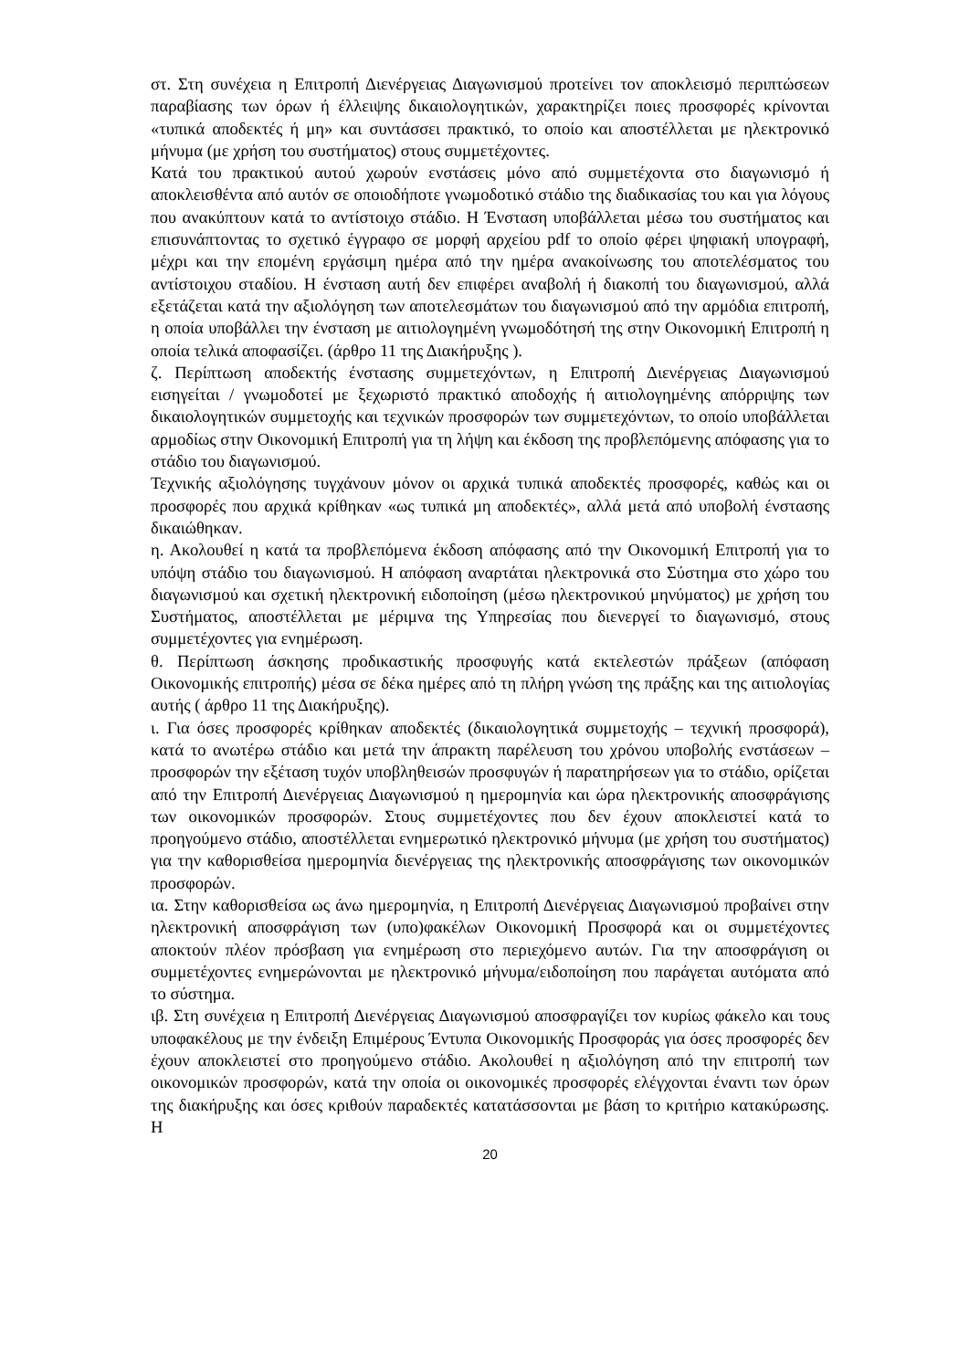στ. Στη συνέχεια η Επιτροπή Διενέργειας Διαγωνισμού προτείνει τον αποκλεισμό περιπτώσεων παραβίασης των όρων ή έλλειψης δικαιολογητικών, χαρακτηρίζει ποιες προσφορές κρίνονται «τυπικά αποδεκτές ή μη» και συντάσσει πρακτικό, το οποίο και αποστέλλεται με ηλεκτρονικό μήνυμα (με χρήση του συστήματος) στους συμμετέχοντες.
Κατά του πρακτικού αυτού χωρούν ενστάσεις μόνο από συμμετέχοντα στο διαγωνισμό ή αποκλεισθέντα από αυτόν σε οποιοδήποτε γνωμοδοτικό στάδιο της διαδικασίας του και για λόγους που ανακύπτουν κατά το αντίστοιχο στάδιο. Η Ένσταση υποβάλλεται μέσω του συστήματος και επισυνάπτοντας το σχετικό έγγραφο σε μορφή αρχείου pdf το οποίο φέρει ψηφιακή υπογραφή, μέχρι και την επομένη εργάσιμη ημέρα από την ημέρα ανακοίνωσης του αποτελέσματος του αντίστοιχου σταδίου. Η ένσταση αυτή δεν επιφέρει αναβολή ή διακοπή του διαγωνισμού, αλλά εξετάζεται κατά την αξιολόγηση των αποτελεσμάτων του διαγωνισμού από την αρμόδια επιτροπή, η οποία υποβάλλει την ένσταση με αιτιολογημένη γνωμοδότησή της στην Οικονομική Επιτροπή η οποία τελικά αποφασίζει. (άρθρο 11 της Διακήρυξης ).
ζ. Περίπτωση αποδεκτής ένστασης συμμετεχόντων, η Επιτροπή Διενέργειας Διαγωνισμού εισηγείται / γνωμοδοτεί με ξεχωριστό πρακτικό αποδοχής ή αιτιολογημένης απόρριψης των δικαιολογητικών συμμετοχής και τεχνικών προσφορών των συμμετεχόντων, το οποίο υποβάλλεται αρμοδίως στην Οικονομική Επιτροπή για τη λήψη και έκδοση της προβλεπόμενης απόφασης για το στάδιο του διαγωνισμού.
Τεχνικής αξιολόγησης τυγχάνουν μόνον οι αρχικά τυπικά αποδεκτές προσφορές, καθώς και οι προσφορές που αρχικά κρίθηκαν «ως τυπικά μη αποδεκτές», αλλά μετά από υποβολή ένστασης δικαιώθηκαν.
η. Ακολουθεί η κατά τα προβλεπόμενα έκδοση απόφασης από την Οικονομική Επιτροπή για το υπόψη στάδιο του διαγωνισμού. Η απόφαση αναρτάται ηλεκτρονικά στο Σύστημα στο χώρο του διαγωνισμού και σχετική ηλεκτρονική ειδοποίηση (μέσω ηλεκτρονικού μηνύματος) με χρήση του Συστήματος, αποστέλλεται με μέριμνα της Υπηρεσίας που διενεργεί το διαγωνισμό, στους συμμετέχοντες για ενημέρωση.
θ. Περίπτωση άσκησης προδικαστικής προσφυγής κατά εκτελεστών πράξεων (απόφαση Οικονομικής επιτροπής) μέσα σε δέκα ημέρες από τη πλήρη γνώση της πράξης και της αιτιολογίας αυτής ( άρθρο 11 της Διακήρυξης).
ι. Για όσες προσφορές κρίθηκαν αποδεκτές (δικαιολογητικά συμμετοχής – τεχνική προσφορά), κατά το ανωτέρω στάδιο και μετά την άπρακτη παρέλευση του χρόνου υποβολής ενστάσεων – προσφορών την εξέταση τυχόν υποβληθεισών προσφυγών ή παρατηρήσεων για το στάδιο, ορίζεται από την Επιτροπή Διενέργειας Διαγωνισμού η ημερομηνία και ώρα ηλεκτρονικής αποσφράγισης των οικονομικών προσφορών. Στους συμμετέχοντες που δεν έχουν αποκλειστεί κατά το προηγούμενο στάδιο, αποστέλλεται ενημερωτικό ηλεκτρονικό μήνυμα (με χρήση του συστήματος) για την καθορισθείσα ημερομηνία διενέργειας της ηλεκτρονικής αποσφράγισης των οικονομικών προσφορών.
ια. Στην καθορισθείσα ως άνω ημερομηνία, η Επιτροπή Διενέργειας Διαγωνισμού προβαίνει στην ηλεκτρονική αποσφράγιση των (υπο)φακέλων Οικονομική Προσφορά και οι συμμετέχοντες αποκτούν πλέον πρόσβαση για ενημέρωση στο περιεχόμενο αυτών. Για την αποσφράγιση οι συμμετέχοντες ενημερώνονται με ηλεκτρονικό μήνυμα/ειδοποίηση που παράγεται αυτόματα από το σύστημα.
ιβ. Στη συνέχεια η Επιτροπή Διενέργειας Διαγωνισμού αποσφραγίζει τον κυρίως φάκελο και τους υποφακέλους με την ένδειξη Επιμέρους Έντυπα Οικονομικής Προσφοράς για όσες προσφορές δεν έχουν αποκλειστεί στο προηγούμενο στάδιο. Ακολουθεί η αξιολόγηση από την επιτροπή των οικονομικών προσφορών, κατά την οποία οι οικονομικές προσφορές ελέγχονται έναντι των όρων της διακήρυξης και όσες κριθούν παραδεκτές κατατάσσονται με βάση το κριτήριο κατακύρωσης. Η
20